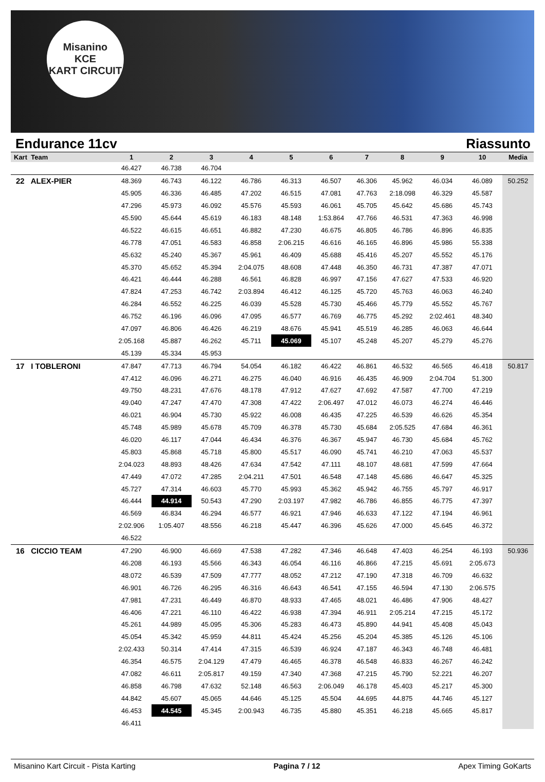Misanino
KCE
KART CIRCUIT
Endurance 11cv Riassunto
| Kart Team | 1 | 2 | 3 | 4 | 5 | 6 | 7 | 8 | 9 | 10 | Media |
| --- | --- | --- | --- | --- | --- | --- | --- | --- | --- | --- | --- |
| | 46.427 | 46.738 | 46.704 | | | | | | | | |
| 22 ALEX-PIER | 48.369 | 46.743 | 46.122 | 46.786 | 46.313 | 46.507 | 46.306 | 45.962 | 46.034 | 46.089 | 50.252 |
| | 45.905 | 46.336 | 46.485 | 47.202 | 46.515 | 47.081 | 47.763 | 2:18.098 | 46.329 | 45.587 | |
| | 47.296 | 45.973 | 46.092 | 45.576 | 45.593 | 46.061 | 45.705 | 45.642 | 45.686 | 45.743 | |
| | 45.590 | 45.644 | 45.619 | 46.183 | 48.148 | 1:53.864 | 47.766 | 46.531 | 47.363 | 46.998 | |
| | 46.522 | 46.615 | 46.651 | 46.882 | 47.230 | 46.675 | 46.805 | 46.786 | 46.896 | 46.835 | |
| | 46.778 | 47.051 | 46.583 | 46.858 | 2:06.215 | 46.616 | 46.165 | 46.896 | 45.986 | 55.338 | |
| | 45.632 | 45.240 | 45.367 | 45.961 | 46.409 | 45.688 | 45.416 | 45.207 | 45.552 | 45.176 | |
| | 45.370 | 45.652 | 45.394 | 2:04.075 | 48.608 | 47.448 | 46.350 | 46.731 | 47.387 | 47.071 | |
| | 46.421 | 46.444 | 46.288 | 46.561 | 46.828 | 46.997 | 47.156 | 47.627 | 47.533 | 46.920 | |
| | 47.824 | 47.253 | 46.742 | 2:03.894 | 46.412 | 46.125 | 45.720 | 45.763 | 46.063 | 46.240 | |
| | 46.284 | 46.552 | 46.225 | 46.039 | 45.528 | 45.730 | 45.466 | 45.779 | 45.552 | 45.767 | |
| | 46.752 | 46.196 | 46.096 | 47.095 | 46.577 | 46.769 | 46.775 | 45.292 | 2:02.461 | 48.340 | |
| | 47.097 | 46.806 | 46.426 | 46.219 | 48.676 | 45.941 | 45.519 | 46.285 | 46.063 | 46.644 | |
| | 2:05.168 | 45.887 | 46.262 | 45.711 | 45.069 | 45.107 | 45.248 | 45.207 | 45.279 | 45.276 | |
| | 45.139 | 45.334 | 45.953 | | | | | | | | |
| 17 I TOBLERONI | 47.847 | 47.713 | 46.794 | 54.054 | 46.182 | 46.422 | 46.861 | 46.532 | 46.565 | 46.418 | 50.817 |
| | 47.412 | 46.096 | 46.271 | 46.275 | 46.040 | 46.916 | 46.435 | 46.909 | 2:04.704 | 51.300 | |
| | 49.750 | 48.231 | 47.676 | 48.178 | 47.912 | 47.627 | 47.692 | 47.587 | 47.700 | 47.219 | |
| | 49.040 | 47.247 | 47.470 | 47.308 | 47.422 | 2:06.497 | 47.012 | 46.073 | 46.274 | 46.446 | |
| | 46.021 | 46.904 | 45.730 | 45.922 | 46.008 | 46.435 | 47.225 | 46.539 | 46.626 | 45.354 | |
| | 45.748 | 45.989 | 45.678 | 45.709 | 46.378 | 45.730 | 45.684 | 2:05.525 | 47.684 | 46.361 | |
| | 46.020 | 46.117 | 47.044 | 46.434 | 46.376 | 46.367 | 45.947 | 46.730 | 45.684 | 45.762 | |
| | 45.803 | 45.868 | 45.718 | 45.800 | 45.517 | 46.090 | 45.741 | 46.210 | 47.063 | 45.537 | |
| | 2:04.023 | 48.893 | 48.426 | 47.634 | 47.542 | 47.111 | 48.107 | 48.681 | 47.599 | 47.664 | |
| | 47.449 | 47.072 | 47.285 | 2:04.211 | 47.501 | 46.548 | 47.148 | 45.686 | 46.647 | 45.325 | |
| | 45.727 | 47.314 | 46.603 | 45.770 | 45.993 | 45.362 | 45.942 | 46.755 | 45.797 | 46.917 | |
| | 46.444 | 44.914 | 50.543 | 47.290 | 2:03.197 | 47.982 | 46.786 | 46.855 | 46.775 | 47.397 | |
| | 46.569 | 46.834 | 46.294 | 46.577 | 46.921 | 47.946 | 46.633 | 47.122 | 47.194 | 46.961 | |
| | 2:02.906 | 1:05.407 | 48.556 | 46.218 | 45.447 | 46.396 | 45.626 | 47.000 | 45.645 | 46.372 | |
| | 46.522 | | | | | | | | | | |
| 16 CICCIO TEAM | 47.290 | 46.900 | 46.669 | 47.538 | 47.282 | 47.346 | 46.648 | 47.403 | 46.254 | 46.193 | 50.936 |
| | 46.208 | 46.193 | 45.566 | 46.343 | 46.054 | 46.116 | 46.866 | 47.215 | 45.691 | 2:05.673 | |
| | 48.072 | 46.539 | 47.509 | 47.777 | 48.052 | 47.212 | 47.190 | 47.318 | 46.709 | 46.632 | |
| | 46.901 | 46.726 | 46.295 | 46.316 | 46.643 | 46.541 | 47.155 | 46.594 | 47.130 | 2:06.575 | |
| | 47.981 | 47.231 | 46.449 | 46.870 | 48.933 | 47.465 | 48.021 | 46.486 | 47.906 | 48.427 | |
| | 46.406 | 47.221 | 46.110 | 46.422 | 46.938 | 47.394 | 46.911 | 2:05.214 | 47.215 | 45.172 | |
| | 45.261 | 44.989 | 45.095 | 45.306 | 45.283 | 46.473 | 45.890 | 44.941 | 45.408 | 45.043 | |
| | 45.054 | 45.342 | 45.959 | 44.811 | 45.424 | 45.256 | 45.204 | 45.385 | 45.126 | 45.106 | |
| | 2:02.433 | 50.314 | 47.414 | 47.315 | 46.539 | 46.924 | 47.187 | 46.343 | 46.748 | 46.481 | |
| | 46.354 | 46.575 | 2:04.129 | 47.479 | 46.465 | 46.378 | 46.548 | 46.833 | 46.267 | 46.242 | |
| | 47.082 | 46.611 | 2:05.817 | 49.159 | 47.340 | 47.368 | 47.215 | 45.790 | 52.221 | 46.207 | |
| | 46.858 | 46.798 | 47.632 | 52.148 | 46.563 | 2:06.049 | 46.178 | 45.403 | 45.217 | 45.300 | |
| | 44.842 | 45.607 | 45.065 | 44.646 | 45.125 | 45.504 | 44.695 | 44.875 | 44.746 | 45.127 | |
| | 46.453 | 44.545 | 45.345 | 2:00.943 | 46.735 | 45.880 | 45.351 | 46.218 | 45.665 | 45.817 | |
| | 46.411 | | | | | | | | | | |
Misanino Kart Circuit - Pista Karting Pagina 7 / 12 Apex Timing GoKarts